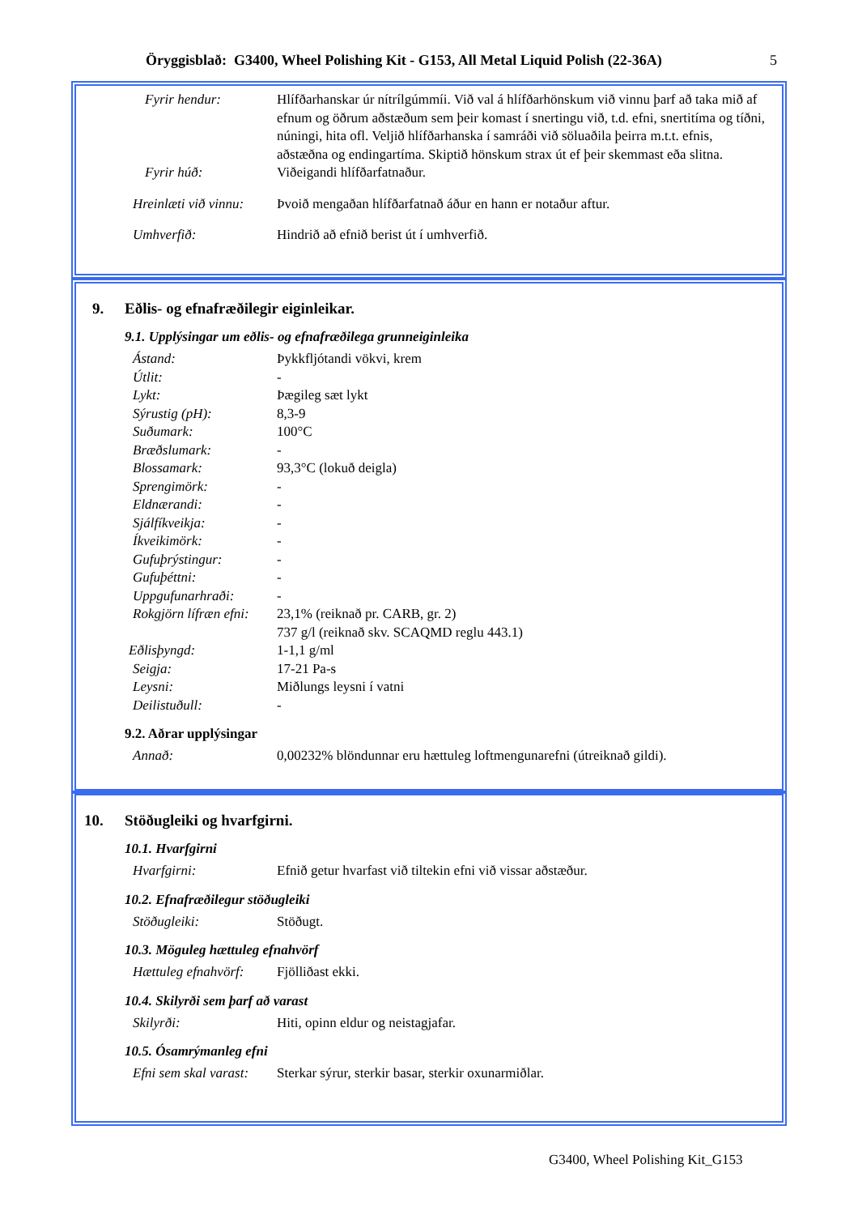Öryggisblað: G3400, Wheel Polishing Kit - G153, All Metal Liquid Polish (22-36A) 5
Fyrir hendur: Hlífðarhanskar úr nítrílgúmmíi. Við val á hlífðarhönskum við vinnu þarf að taka mið af efnum og öðrum aðstæðum sem þeir komast í snertingu við, t.d. efni, snertitíma og tíðni, núningi, hita ofl. Veljið hlífðarhanska í samráði við söluaðila þeirra m.t.t. efnis, aðstæðna og endingartíma. Skiptið hönskum strax út ef þeir skemmast eða slitna.
Fyrir húð: Viðeigandi hlífðarfatnaður.
Hreinlæti við vinnu:
Þvoið mengaðan hlífðarfatnað áður en hann er notaður aftur.
Umhverfið: Hindrið að efnið berist út í umhverfið.
9. Eðlis- og efnafræðilegir eiginleikar.
9.1. Upplýsingar um eðlis- og efnafræðilega grunneiginleika
Ástand: Þykkfljótandi vökvi, krem
Útlit: -
Lykt: Þægileg sæt lykt
Sýrustig (pH): 8,3-9
Suðumark: 100°C
Bræðslumark: -
Blossamark: 93,3°C (lokuð deigla)
Sprengimörk: -
Eldnærandi: -
Sjálfíkveikja: -
Íkveikimörk: -
Gufuþrýstingur: -
Gufuþéttni: -
Uppgufunarhraði: -
Rokgjörn lífræn efni:
23,1% (reiknað pr. CARB, gr. 2)
737 g/l (reiknað skv. SCAQMD reglu 443.1)
Eðlisþyngd: 1-1,1 g/ml
Seigja: 17-21 Pa-s
Leysni: Miðlungs leysni í vatni
Deilistuðull: -
9.2. Aðrar upplýsingar
Annað: 0,00232% blöndunnar eru hættuleg loftmengunarefni (útreiknað gildi).
10. Stöðugleiki og hvarfgirni.
10.1. Hvarfgirni
Hvarfgirni: Efnið getur hvarfast við tiltekin efni við vissar aðstæður.
10.2. Efnafræðilegur stöðugleiki
Stöðugleiki: Stöðugt.
10.3. Möguleg hættuleg efnahvörf
Hættuleg efnahvörf:
Fjölliðast ekki.
10.4. Skilyrði sem þarf að varast
Skilyrði: Hiti, opinn eldur og neistagjafar.
10.5. Ósamrýmanleg efni
Efni sem skal varast:
Sterkar sýrur, sterkir basar, sterkir oxunarmiðlar.
G3400, Wheel Polishing Kit_G153